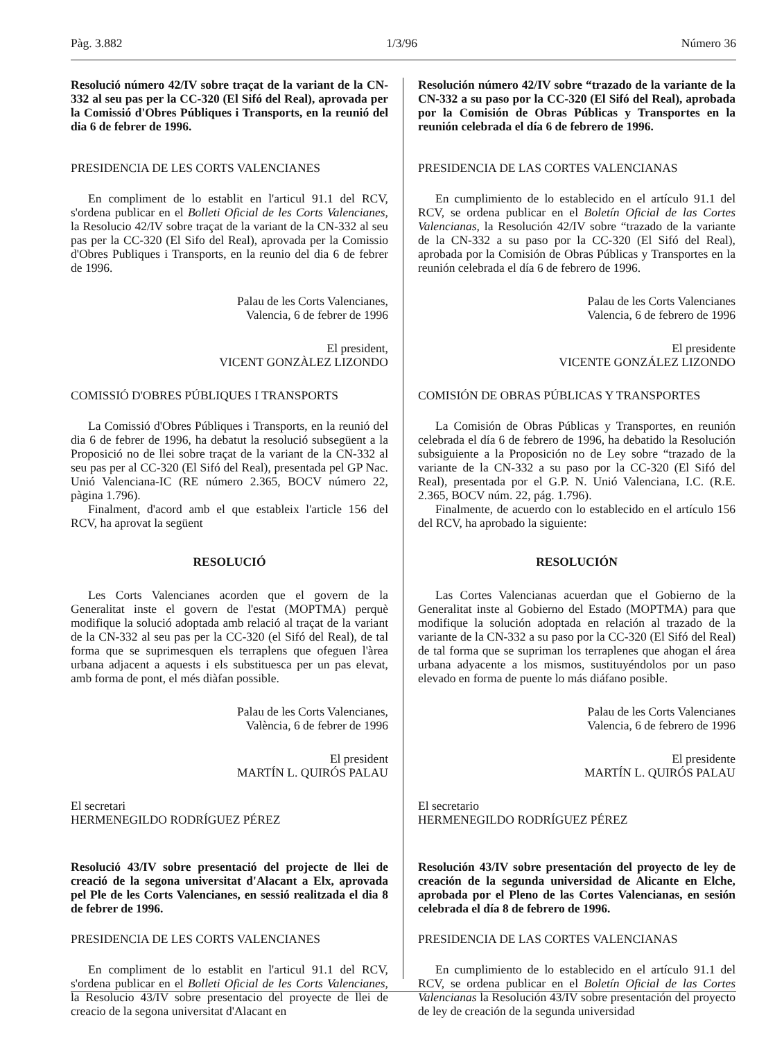Pàg. 3.882 1/3/96 Número 36
Resolució número 42/IV sobre traçat de la variant de la CN-332 al seu pas per la CC-320 (El Sifó del Real), aprovada per la Comissió d'Obres Públiques i Transports, en la reunió del dia 6 de febrer de 1996.
PRESIDENCIA DE LES CORTS VALENCIANES
En compliment de lo establit en l'articul 91.1 del RCV, s'ordena publicar en el Bolleti Oficial de les Corts Valencianes, la Resolucio 42/IV sobre traçat de la variant de la CN-332 al seu pas per la CC-320 (El Sifo del Real), aprovada per la Comissio d'Obres Publiques i Transports, en la reunio del dia 6 de febrer de 1996.
Palau de les Corts Valencianes,
Valencia, 6 de febrer de 1996
El president,
VICENT GONZÀLEZ LIZONDO
COMISSIÓ D'OBRES PÚBLIQUES I TRANSPORTS
La Comissió d'Obres Públiques i Transports, en la reunió del dia 6 de febrer de 1996, ha debatut la resolució subsegüent a la Proposició no de llei sobre traçat de la variant de la CN-332 al seu pas per al CC-320 (El Sifó del Real), presentada pel GP Nac. Unió Valenciana-IC (RE número 2.365, BOCV número 22, pàgina 1.796).
Finalment, d'acord amb el que estableix l'article 156 del RCV, ha aprovat la següent
RESOLUCIÓ
Les Corts Valencianes acorden que el govern de la Generalitat inste el govern de l'estat (MOPTMA) perquè modifique la solució adoptada amb relació al traçat de la variant de la CN-332 al seu pas per la CC-320 (el Sifó del Real), de tal forma que se suprimesquen els terraplens que ofeguen l'àrea urbana adjacent a aquests i els substituesca per un pas elevat, amb forma de pont, el més diàfan possible.
Palau de les Corts Valencianes,
València, 6 de febrer de 1996
El president
MARTÍN L. QUIRÓS PALAU
El secretari
HERMENEGILDO RODRÍGUEZ PÉREZ
Resolució 43/IV sobre presentació del projecte de llei de creació de la segona universitat d'Alacant a Elx, aprovada pel Ple de les Corts Valencianes, en sessió realitzada el dia 8 de febrer de 1996.
PRESIDENCIA DE LES CORTS VALENCIANES
En compliment de lo establit en l'articul 91.1 del RCV, s'ordena publicar en el Bolleti Oficial de les Corts Valencianes, la Resolucio 43/IV sobre presentacio del proyecte de llei de creacio de la segona universitat d'Alacant en
Resolución número 42/IV sobre “trazado de la variante de la CN-332 a su paso por la CC-320 (El Sifó del Real), aprobada por la Comisión de Obras Públicas y Transportes en la reunión celebrada el día 6 de febrero de 1996.
PRESIDENCIA DE LAS CORTES VALENCIANAS
En cumplimiento de lo establecido en el artículo 91.1 del RCV, se ordena publicar en el Boletín Oficial de las Cortes Valencianas, la Resolución 42/IV sobre “trazado de la variante de la CN-332 a su paso por la CC-320 (El Sifó del Real), aprobada por la Comisión de Obras Públicas y Transportes en la reunión celebrada el día 6 de febrero de 1996.
Palau de les Corts Valencianes
Valencia, 6 de febrero de 1996
El presidente
VICENTE GONZÁLEZ LIZONDO
COMISIÓN DE OBRAS PÚBLICAS Y TRANSPORTES
La Comisión de Obras Públicas y Transportes, en reunión celebrada el día 6 de febrero de 1996, ha debatido la Resolución subsiguiente a la Proposición no de Ley sobre “trazado de la variante de la CN-332 a su paso por la CC-320 (El Sifó del Real), presentada por el G.P. N. Unió Valenciana, I.C. (R.E. 2.365, BOCV núm. 22, pág. 1.796).
Finalmente, de acuerdo con lo establecido en el artículo 156 del RCV, ha aprobado la siguiente:
RESOLUCIÓN
Las Cortes Valencianas acuerdan que el Gobierno de la Generalitat inste al Gobierno del Estado (MOPTMA) para que modifique la solución adoptada en relación al trazado de la variante de la CN-332 a su paso por la CC-320 (El Sifó del Real) de tal forma que se supriman los terraplenes que ahogan el área urbana adyacente a los mismos, sustituyéndolos por un paso elevado en forma de puente lo más diáfano posible.
Palau de les Corts Valencianes
Valencia, 6 de febrero de 1996
El presidente
MARTÍN L. QUIRÓS PALAU
El secretario
HERMENEGILDO RODRÍGUEZ PÉREZ
Resolución 43/IV sobre presentación del proyecto de ley de creación de la segunda universidad de Alicante en Elche, aprobada por el Pleno de las Cortes Valencianas, en sesión celebrada el día 8 de febrero de 1996.
PRESIDENCIA DE LAS CORTES VALENCIANAS
En cumplimiento de lo establecido en el artículo 91.1 del RCV, se ordena publicar en el Boletín Oficial de las Cortes Valencianas la Resolución 43/IV sobre presentación del proyecto de ley de creación de la segunda universidad